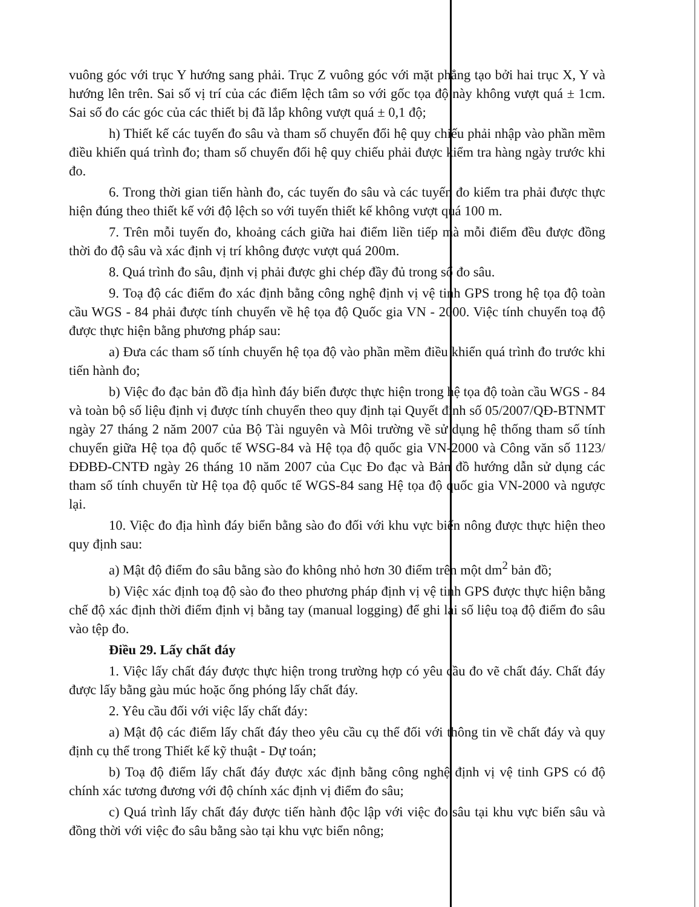vuông góc với trục Y hướng sang phải. Trục Z vuông góc với mặt phẳng tạo bởi hai trục X, Y và hướng lên trên. Sai số vị trí của các điểm lệch tâm so với gốc tọa độ này không vượt quá ± 1cm. Sai số đo các góc của các thiết bị đã lắp không vượt quá ± 0,1 độ;
h) Thiết kế các tuyến đo sâu và tham số chuyển đổi hệ quy chiếu phải nhập vào phần mềm điều khiển quá trình đo; tham số chuyển đổi hệ quy chiếu phải được kiểm tra hàng ngày trước khi đo.
6. Trong thời gian tiến hành đo, các tuyến đo sâu và các tuyến đo kiểm tra phải được thực hiện đúng theo thiết kế với độ lệch so với tuyến thiết kế không vượt quá 100 m.
7. Trên mỗi tuyến đo, khoảng cách giữa hai điểm liền tiếp mà mỗi điểm đều được đồng thời đo độ sâu và xác định vị trí không được vượt quá 200m.
8. Quá trình đo sâu, định vị phải được ghi chép đầy đủ trong sổ đo sâu.
9. Toạ độ các điểm đo xác định bằng công nghệ định vị vệ tinh GPS trong hệ tọa độ toàn cầu WGS - 84 phải được tính chuyển về hệ tọa độ Quốc gia VN - 2000. Việc tính chuyển toạ độ được thực hiện bằng phương pháp sau:
a) Đưa các tham số tính chuyển hệ tọa độ vào phần mềm điều khiển quá trình đo trước khi tiến hành đo;
b) Việc đo đạc bản đồ địa hình đáy biển được thực hiện trong hệ tọa độ toàn cầu WGS - 84 và toàn bộ số liệu định vị được tính chuyển theo quy định tại Quyết định số 05/2007/QĐ-BTNMT ngày 27 tháng 2 năm 2007 của Bộ Tài nguyên và Môi trường về sử dụng hệ thống tham số tính chuyển giữa Hệ tọa độ quốc tế WSG-84 và Hệ tọa độ quốc gia VN-2000 và Công văn số 1123/ĐĐBĐ-CNTĐ ngày 26 tháng 10 năm 2007 của Cục Đo đạc và Bản đồ hướng dẫn sử dụng các tham số tính chuyển từ Hệ tọa độ quốc tế WGS-84 sang Hệ tọa độ quốc gia VN-2000 và ngược lại.
10. Việc đo địa hình đáy biển bằng sào đo đối với khu vực biển nông được thực hiện theo quy định sau:
a) Mật độ điểm đo sâu bằng sào đo không nhỏ hơn 30 điểm trên một dm<sup>2</sup> bản đồ;
b) Việc xác định toạ độ sào đo theo phương pháp định vị vệ tinh GPS được thực hiện bằng chế độ xác định thời điểm định vị bằng tay (manual logging) để ghi lại số liệu toạ độ điểm đo sâu vào tệp đo.
Điều 29. Lấy chất đáy
1. Việc lấy chất đáy được thực hiện trong trường hợp có yêu cầu đo vẽ chất đáy. Chất đáy được lấy bằng gàu múc hoặc ống phóng lấy chất đáy.
2. Yêu cầu đối với việc lấy chất đáy:
a) Mật độ các điểm lấy chất đáy theo yêu cầu cụ thể đối với thông tin về chất đáy và quy định cụ thể trong Thiết kế kỹ thuật - Dự toán;
b) Toạ độ điểm lấy chất đáy được xác định bằng công nghệ định vị vệ tinh GPS có độ chính xác tương đương với độ chính xác định vị điểm đo sâu;
c) Quá trình lấy chất đáy được tiến hành độc lập với việc đo sâu tại khu vực biển sâu và đồng thời với việc đo sâu bằng sào tại khu vực biển nông;